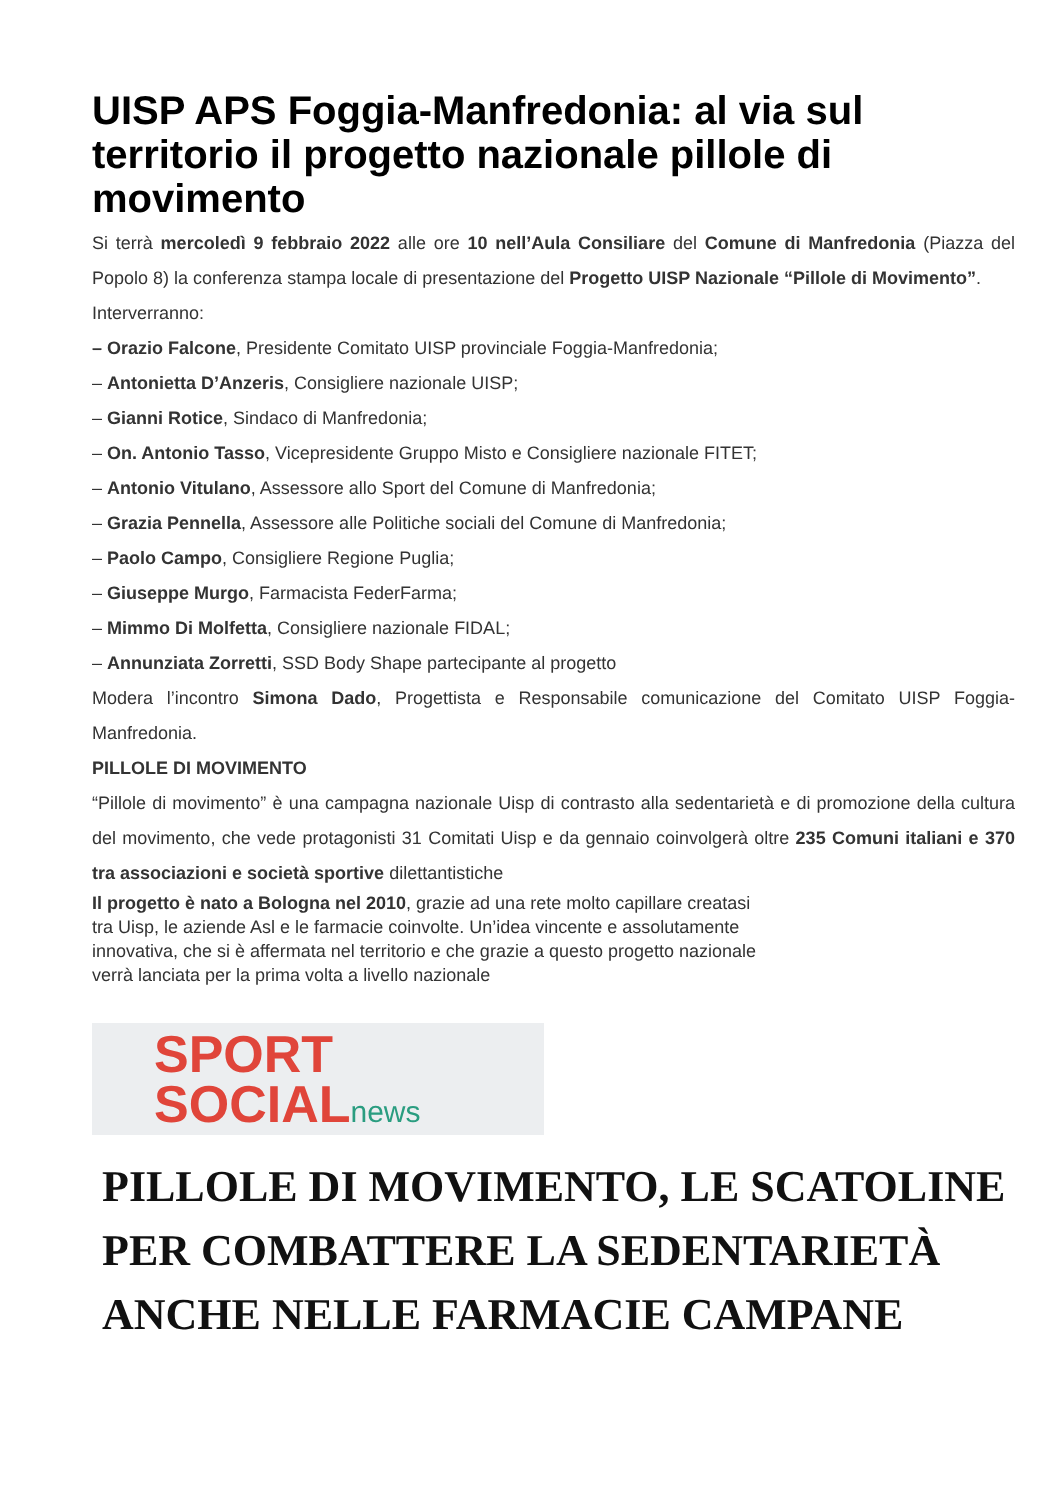UISP APS Foggia-Manfredonia: al via sul territorio il progetto nazionale pillole di movimento
Si terrà mercoledì 9 febbraio 2022 alle ore 10 nell’Aula Consiliare del Comune di Manfredonia (Piazza del Popolo 8) la conferenza stampa locale di presentazione del Progetto UISP Nazionale “Pillole di Movimento”.
Interverranno:
– Orazio Falcone, Presidente Comitato UISP provinciale Foggia-Manfredonia;
– Antonietta D’Anzeris, Consigliere nazionale UISP;
– Gianni Rotice, Sindaco di Manfredonia;
– On. Antonio Tasso, Vicepresidente Gruppo Misto e Consigliere nazionale FITET;
– Antonio Vitulano, Assessore allo Sport del Comune di Manfredonia;
– Grazia Pennella, Assessore alle Politiche sociali del Comune di Manfredonia;
– Paolo Campo, Consigliere Regione Puglia;
– Giuseppe Murgo, Farmacista FederFarma;
– Mimmo Di Molfetta, Consigliere nazionale FIDAL;
– Annunziata Zorretti, SSD Body Shape partecipante al progetto
Modera l’incontro Simona Dado, Progettista e Responsabile comunicazione del Comitato UISP Foggia-Manfredonia.
PILLOLE DI MOVIMENTO
“Pillole di movimento” è una campagna nazionale Uisp di contrasto alla sedentarietà e di promozione della cultura del movimento, che vede protagonisti 31 Comitati Uisp e da gennaio coinvolgerà oltre 235 Comuni italiani e 370 tra associazioni e società sportive dilettantistiche
Il progetto è nato a Bologna nel 2010, grazie ad una rete molto capillare creatasi
tra Uisp, le aziende Asl e le farmacie coinvolte. Un’idea vincente e assolutamente
innovativa, che si è affermata nel territorio e che grazie a questo progetto nazionale
verrà lanciata per la prima volta a livello nazionale
SPORT
SOCIALnews
PILLOLE DI MOVIMENTO, LE SCATOLINE PER COMBATTERE LA SEDENTARIETÀ ANCHE NELLE FARMACIE CAMPANE